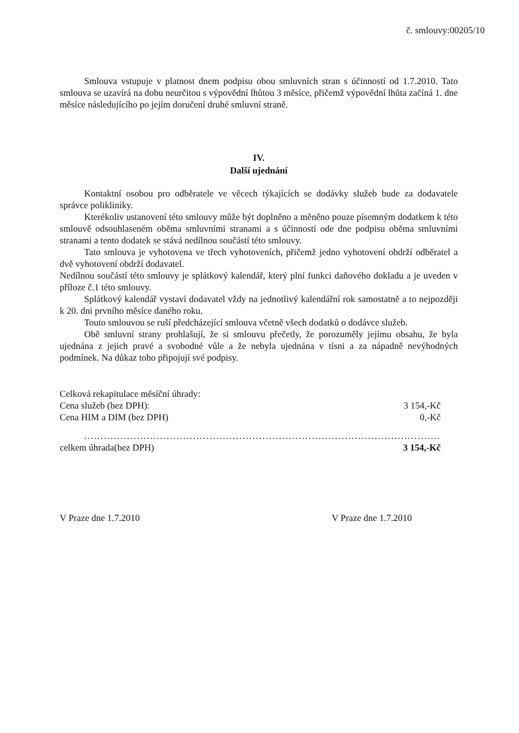č. smlouvy:00205/10
Smlouva vstupuje v platnost dnem podpisu obou smluvních stran s účinností od 1.7.2010. Tato smlouva se uzavírá na dobu neurčitou s výpovědní lhůtou 3 měsíce, přičemž výpovědní lhůta začíná 1. dne měsíce následujícího po jejím doručení druhé smluvní straně.
IV.
Další ujednání
Kontaktní osobou pro odběratele ve věcech týkajících se dodávky služeb bude za dodavatele správce polikliniky.
Kterékoliv ustanovení této smlouvy může být doplněno a měněno pouze písemným dodatkem k této smlouvě odsouhlaseném oběma smluvními stranami a s účinností ode dne podpisu oběma smluvními stranami a tento dodatek se stává nedílnou součástí této smlouvy.
Tato smlouva je vyhotovena ve třech vyhotoveních, přičemž jedno vyhotovení obdrží odběratel a dvě vyhotovení obdrží dodavatel.
Nedílnou součástí této smlouvy je splátkový kalendář, který plní funkci daňového dokladu a je uveden v příloze č.1 této smlouvy.
Splátkový kalendář vystaví dodavatel vždy na jednotlivý kalendářní rok samostatně a to nejpozději k 20. dni prvního měsíce daného roku.
Touto smlouvou se ruší předcházející smlouva včetně všech dodatků o dodávce služeb.
Obě smluvní strany prohlašují, že si smlouvu přečetly, že porozuměly jejímu obsahu, že byla ujednána z jejich pravé a svobodné vůle a že nebyla ujednána v tísni a za nápadně nevýhodných podmínek. Na důkaz toho připojují své podpisy.
| Celková rekapitulace měsíční úhrady: | |
| Cena služeb (bez DPH): | 3 154,-Kč |
| Cena HIM a DIM (bez DPH) | 0,-Kč |
| ............................................................................................................ | |
| celkem úhrada(bez DPH) | 3 154,-Kč |
V Praze dne 1.7.2010 V Praze dne 1.7.2010